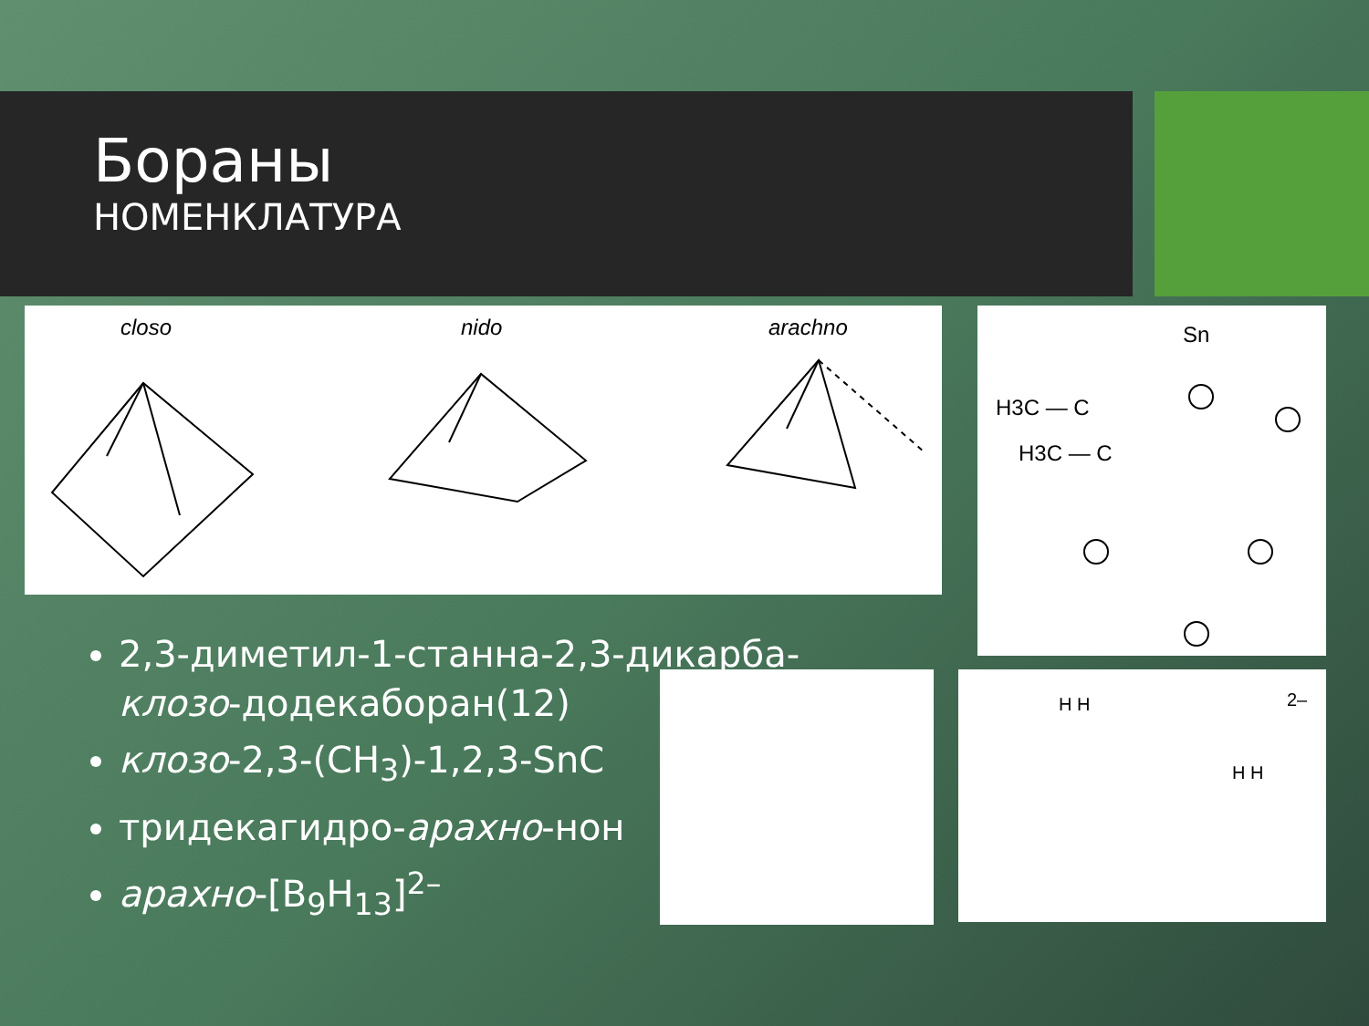Бораны
НОМЕНКЛАТУРА
closo
nido
arachno
Sn
H3C — C
H3C — C
2–
H H
H H
2,3-диметил-1-станна-2,3-дикарба-клозо-додекаборан(12)
клозо-2,3-(CH<sub>3</sub>)-1,2,3-SnC
тридекагидро-арахно-нон
арахно-[B<sub>9</sub>H<sub>13</sub>]<sup>2–</sup>